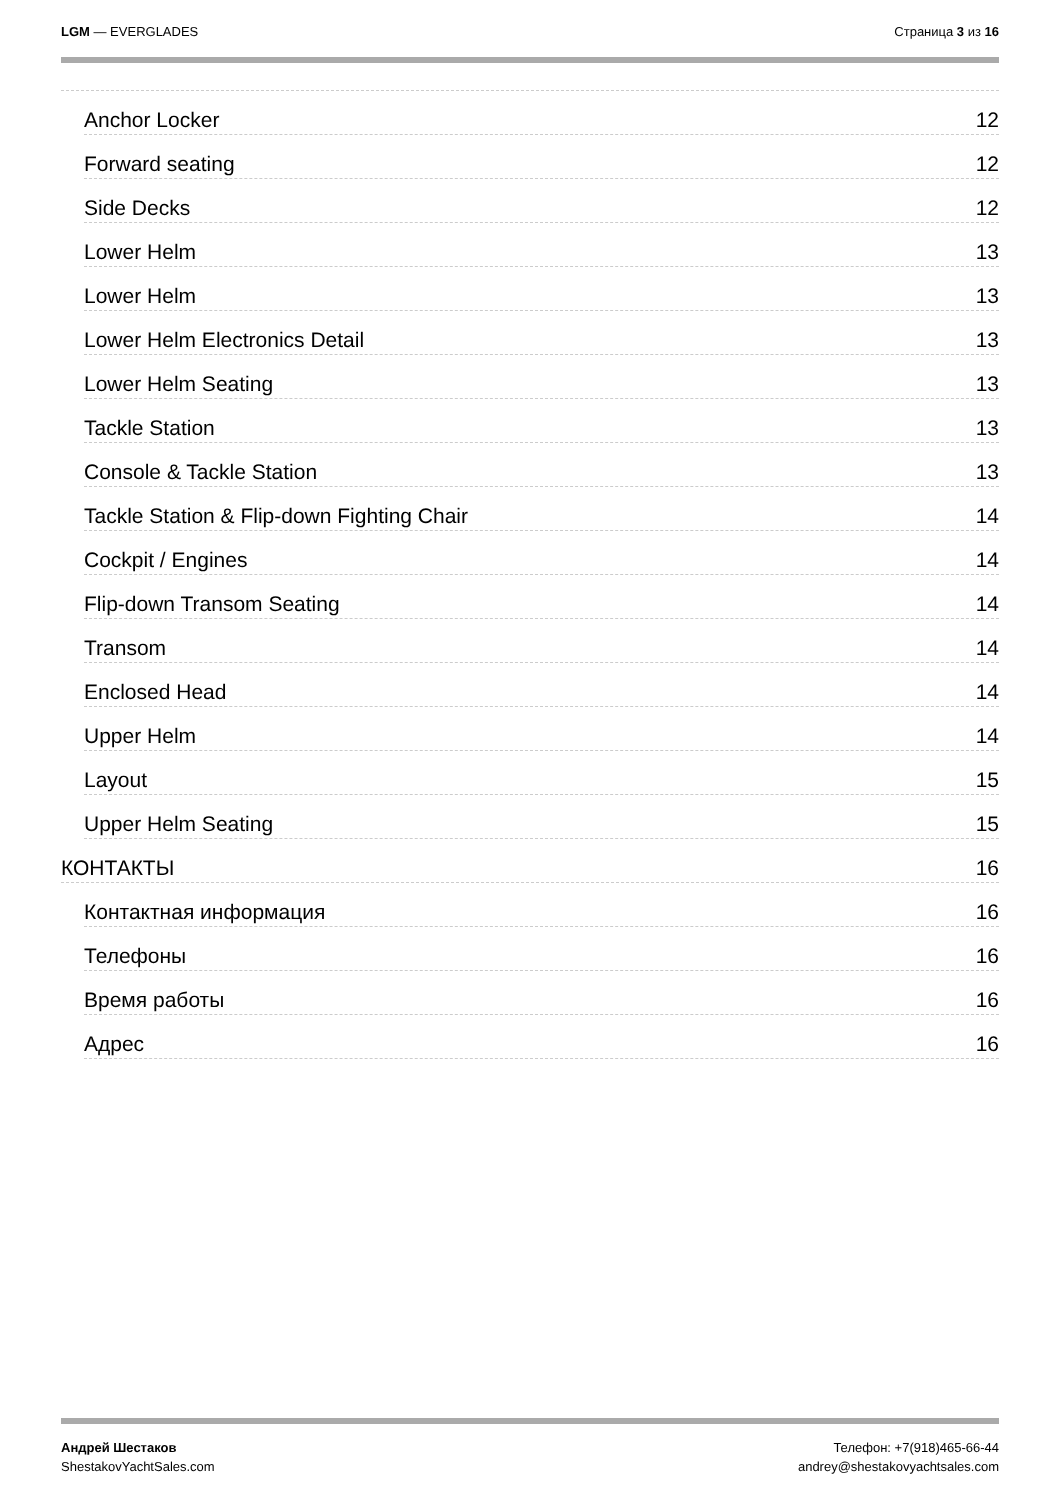LGM — EVERGLADES Страница 3 из 16
Anchor Locker 12
Forward seating 12
Side Decks 12
Lower Helm 13
Lower Helm 13
Lower Helm Electronics Detail 13
Lower Helm Seating 13
Tackle Station 13
Console & Tackle Station 13
Tackle Station & Flip-down Fighting Chair 14
Cockpit / Engines 14
Flip-down Transom Seating 14
Transom 14
Enclosed Head 14
Upper Helm 14
Layout 15
Upper Helm Seating 15
КОНТАКТЫ 16
Контактная информация 16
Телефоны 16
Время работы 16
Адрес 16
Андрей Шестаков
ShestakovYachtSales.com
Телефон: +7(918)465-66-44
andrey@shestakovyachtsales.com